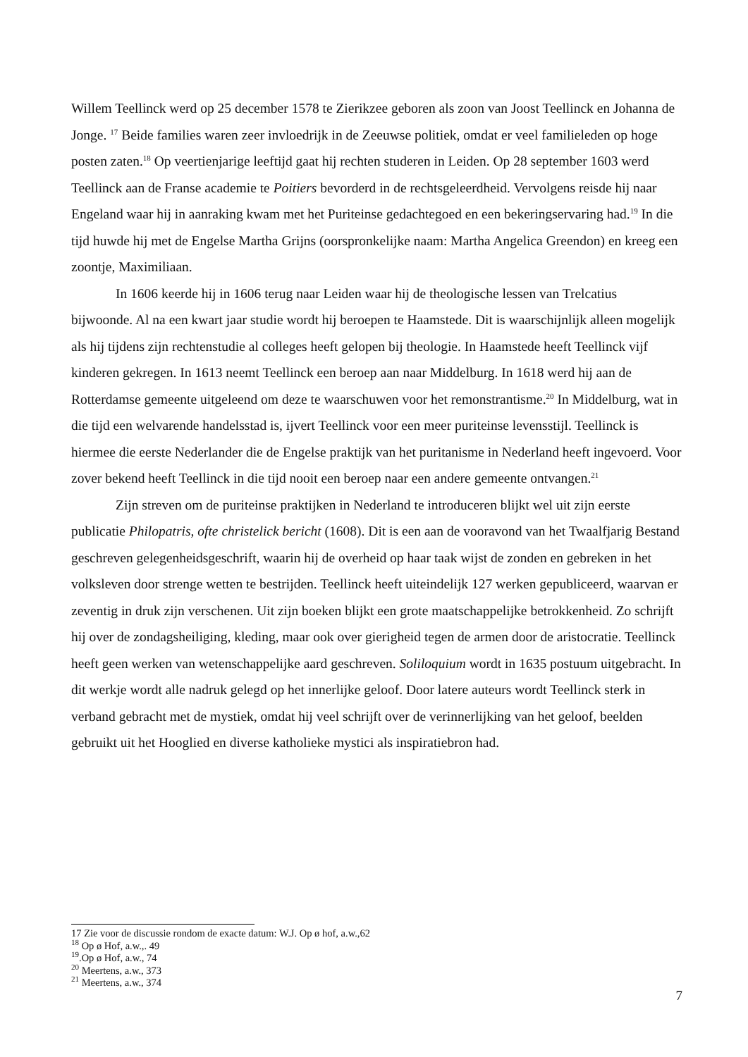Willem Teellinck werd op 25 december 1578 te Zierikzee geboren als zoon van Joost Teellinck en Johanna de Jonge. <sup>17</sup> Beide families waren zeer invloedrijk in de Zeeuwse politiek, omdat er veel familieleden op hoge posten zaten.<sup>18</sup> Op veertienjarige leeftijd gaat hij rechten studeren in Leiden. Op 28 september 1603 werd Teellinck aan de Franse academie te Poitiers bevorderd in de rechtsgeleerdheid. Vervolgens reisde hij naar Engeland waar hij in aanraking kwam met het Puriteinse gedachtegoed en een bekeringservaring had.<sup>19</sup> In die tijd huwde hij met de Engelse Martha Grijns (oorspronkelijke naam: Martha Angelica Greendon) en kreeg een zoontje, Maximiliaan.
In 1606 keerde hij in 1606 terug naar Leiden waar hij de theologische lessen van Trelcatius bijwoonde. Al na een kwart jaar studie wordt hij beroepen te Haamstede. Dit is waarschijnlijk alleen mogelijk als hij tijdens zijn rechtenstudie al colleges heeft gelopen bij theologie. In Haamstede heeft Teellinck vijf kinderen gekregen. In 1613 neemt Teellinck een beroep aan naar Middelburg. In 1618 werd hij aan de Rotterdamse gemeente uitgeleend om deze te waarschuwen voor het remonstrantisme.<sup>20</sup> In Middelburg, wat in die tijd een welvarende handelsstad is, ijvert Teellinck voor een meer puriteinse levensstijl. Teellinck is hiermee die eerste Nederlander die de Engelse praktijk van het puritanisme in Nederland heeft ingevoerd. Voor zover bekend heeft Teellinck in die tijd nooit een beroep naar een andere gemeente ontvangen.<sup>21</sup>
Zijn streven om de puriteinse praktijken in Nederland te introduceren blijkt wel uit zijn eerste publicatie Philopatris, ofte christelick bericht (1608). Dit is een aan de vooravond van het Twaalfjarig Bestand geschreven gelegenheidsgeschrift, waarin hij de overheid op haar taak wijst de zonden en gebreken in het volksleven door strenge wetten te bestrijden. Teellinck heeft uiteindelijk 127 werken gepubliceerd, waarvan er zeventig in druk zijn verschenen. Uit zijn boeken blijkt een grote maatschappelijke betrokkenheid. Zo schrijft hij over de zondagsheiliging, kleding, maar ook over gierigheid tegen de armen door de aristocratie. Teellinck heeft geen werken van wetenschappelijke aard geschreven. Soliloquium wordt in 1635 postuum uitgebracht. In dit werkje wordt alle nadruk gelegd op het innerlijke geloof. Door latere auteurs wordt Teellinck sterk in verband gebracht met de mystiek, omdat hij veel schrijft over de verinnerlijking van het geloof, beelden gebruikt uit het Hooglied en diverse katholieke mystici als inspiratiebron had.
17 Zie voor de discussie rondom de exacte datum: W.J. Op ø hof, a.w.,62
<sup>18</sup> Op ø Hof, a.w.,. 49
<sup>19</sup>.Op ø Hof, a.w., 74
<sup>20</sup> Meertens, a.w., 373
<sup>21</sup> Meertens, a.w., 374
7